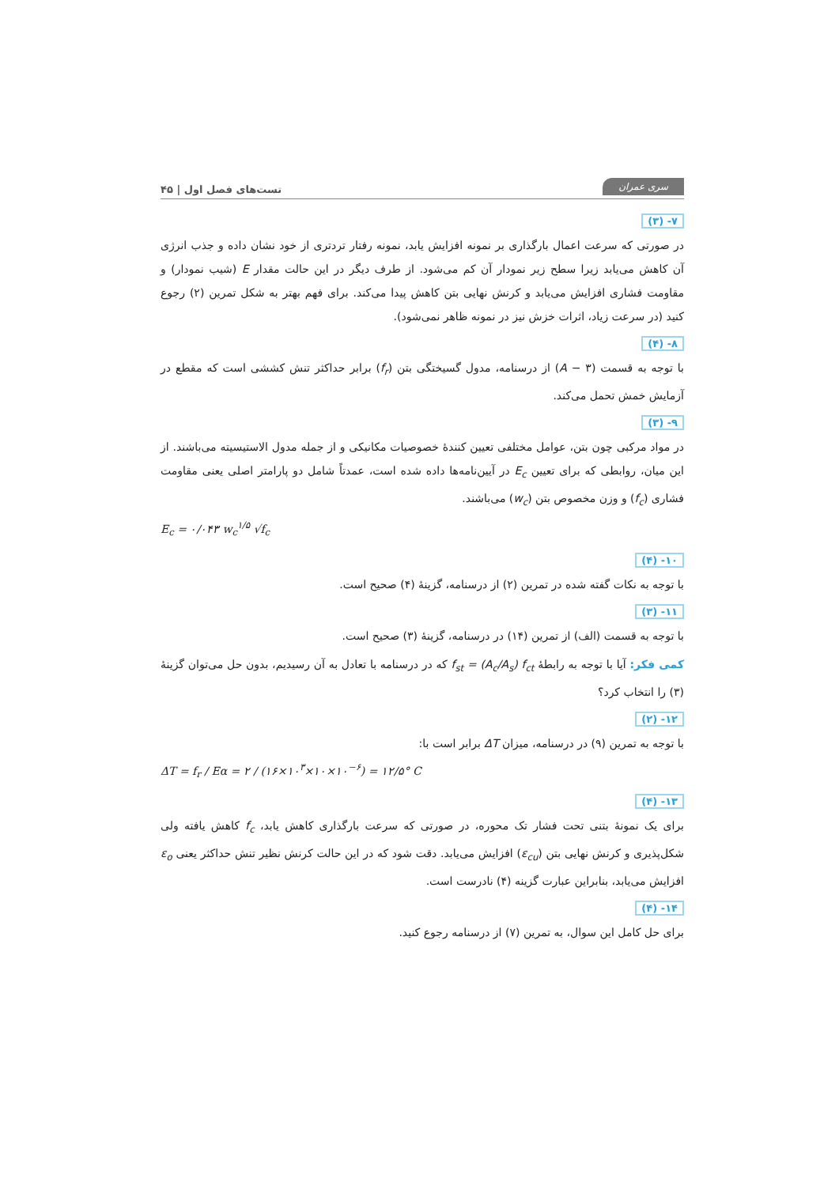سری عمران تست‌های فصل اول | ۴۵
۷- (۳)
در صورتی که سرعت اعمال بارگذاری بر نمونه افزایش یابد، نمونه رفتار تردتری از خود نشان داده و جذب انرژی آن کاهش می‌یابد زیرا سطح زیر نمودار آن کم می‌شود. از طرف دیگر در این حالت مقدار E (شیب نمودار) و مقاومت فشاری افزایش می‌یابد و کرنش نهایی بتن کاهش پیدا می‌کند. برای فهم بهتر به شکل تمرین (۲) رجوع کنید (در سرعت زیاد، اثرات خزش نیز در نمونه ظاهر نمی‌شود).
۸- (۴)
با توجه به قسمت (A − ۳) از درسنامه، مدول گسیختگی بتن (f<sub>r</sub>) برابر حداکثر تنش کششی است که مقطع در آزمایش خمش تحمل می‌کند.
۹- (۳)
در مواد مرکبی چون بتن، عوامل مختلفی تعیین کنندهٔ خصوصیات مکانیکی و از جمله مدول الاستیسیته می‌باشند. از این میان، روابطی که برای تعیین E<sub>c</sub> در آیین‌نامه‌ها داده شده است، عمدتاً شامل دو پارامتر اصلی یعنی مقاومت فشاری (f<sub>c</sub>) و وزن مخصوص بتن (w<sub>c</sub>) می‌باشند.
E<sub>c</sub> = ۰/۰۴۳ w<sub>c</sub><sup>۱/۵</sup> √f<sub>c</sub>
۱۰- (۴)
با توجه به نکات گفته شده در تمرین (۲) از درسنامه، گزینهٔ (۴) صحیح است.
۱۱- (۳)
با توجه به قسمت (الف) از تمرین (۱۴) در درسنامه، گزینهٔ (۳) صحیح است.
کمی فکر: آیا با توجه به رابطهٔ f<sub>st</sub> = (A<sub>c</sub>/A<sub>s</sub>) f<sub>ct</sub> که در درسنامه با تعادل به آن رسیدیم، بدون حل می‌توان گزینهٔ (۳) را انتخاب کرد؟
۱۲- (۲)
با توجه به تمرین (۹) در درسنامه، میزان ΔT برابر است با:
ΔT = f<sub>r</sub> / Eα = ۲ / (۱۶×۱۰<sup>۳</sup>×۱۰×۱۰<sup>−۶</sup>) = ۱۲/۵° C
۱۳- (۴)
برای یک نمونهٔ بتنی تحت فشار تک محوره، در صورتی که سرعت بارگذاری کاهش یابد، f<sub>c</sub> کاهش یافته ولی شکل‌پذیری و کرنش نهایی بتن (ε<sub>cu</sub>) افزایش می‌یابد. دقت شود که در این حالت کرنش نظیر تنش حداکثر یعنی ε<sub>o</sub> افزایش می‌یابد، بنابراین عبارت گزینه (۴) نادرست است.
۱۴- (۴)
برای حل کامل این سوال، به تمرین (۷) از درسنامه رجوع کنید.